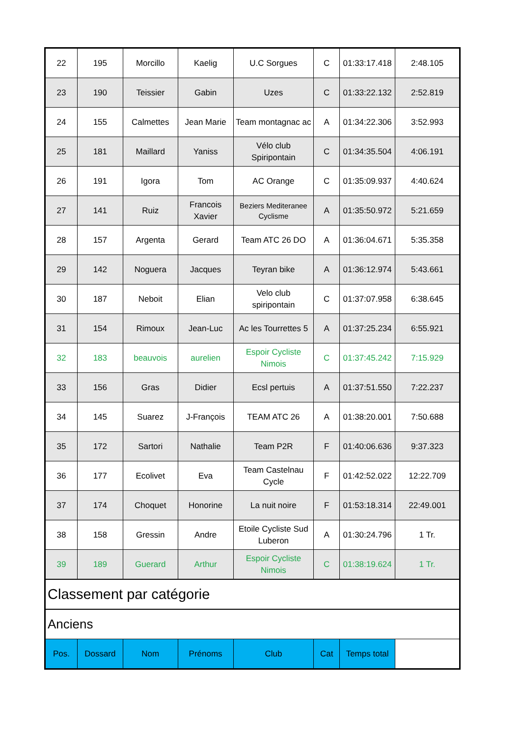| 22 | 195 | Morcillo | Kaelig | U.C Sorgues | C | 01:33:17.418 | 2:48.105 |
| 23 | 190 | Teissier | Gabin | Uzes | C | 01:33:22.132 | 2:52.819 |
| 24 | 155 | Calmettes | Jean Marie | Team montagnac ac | A | 01:34:22.306 | 3:52.993 |
| 25 | 181 | Maillard | Yaniss | Vélo club Spiripontain | C | 01:34:35.504 | 4:06.191 |
| 26 | 191 | Igora | Tom | AC Orange | C | 01:35:09.937 | 4:40.624 |
| 27 | 141 | Ruiz | Francois Xavier | Beziers Mediteranee Cyclisme | A | 01:35:50.972 | 5:21.659 |
| 28 | 157 | Argenta | Gerard | Team ATC 26 DO | A | 01:36:04.671 | 5:35.358 |
| 29 | 142 | Noguera | Jacques | Teyran bike | A | 01:36:12.974 | 5:43.661 |
| 30 | 187 | Neboit | Elian | Velo club spiripontain | C | 01:37:07.958 | 6:38.645 |
| 31 | 154 | Rimoux | Jean-Luc | Ac les Tourrettes 5 | A | 01:37:25.234 | 6:55.921 |
| 32 | 183 | beauvois | aurelien | Espoir Cycliste Nimois | C | 01:37:45.242 | 7:15.929 |
| 33 | 156 | Gras | Didier | Ecsl pertuis | A | 01:37:51.550 | 7:22.237 |
| 34 | 145 | Suarez | J-François | TEAM ATC 26 | A | 01:38:20.001 | 7:50.688 |
| 35 | 172 | Sartori | Nathalie | Team P2R | F | 01:40:06.636 | 9:37.323 |
| 36 | 177 | Ecolivet | Eva | Team Castelnau Cycle | F | 01:42:52.022 | 12:22.709 |
| 37 | 174 | Choquet | Honorine | La nuit noire | F | 01:53:18.314 | 22:49.001 |
| 38 | 158 | Gressin | Andre | Etoile Cycliste Sud Luberon | A | 01:30:24.796 | 1 Tr. |
| 39 | 189 | Guerard | Arthur | Espoir Cycliste Nimois | C | 01:38:19.624 | 1 Tr. |
| Classement par catégorie | | | | | | | |
| Anciens | | | | | | | |
| Pos. | Dossard | Nom | Prénoms | Club | Cat | Temps total | |